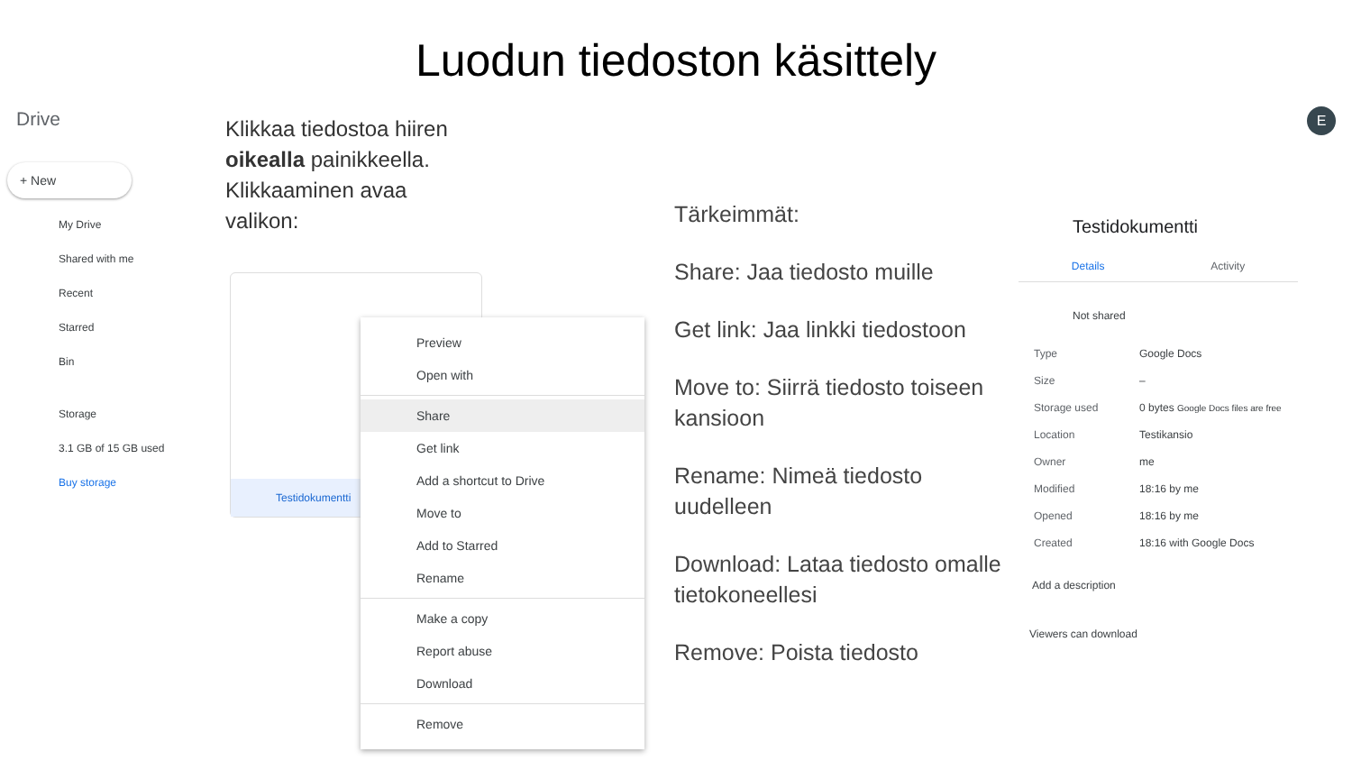Luodun tiedoston käsittely
Drive
+ New
My Drive
Shared with me
Recent
Starred
Bin
Storage
3.1 GB of 15 GB used
Buy storage
Klikkaa tiedostoa hiiren oikealla painikkeella. Klikkaaminen avaa valikon:
Testidokumentti
Preview
Open with
Share
Get link
Add a shortcut to Drive
Move to
Add to Starred
Rename
Make a copy
Report abuse
Download
Remove
Tärkeimmät:
Share: Jaa tiedosto muille
Get link: Jaa linkki tiedostoon
Move to: Siirrä tiedosto toiseen kansioon
Rename: Nimeä tiedosto uudelleen
Download: Lataa tiedosto omalle tietokoneellesi
Remove: Poista tiedosto
Testidokumentti
Details Activity
Not shared
| Type | Google Docs |
| Size | – |
| Storage used | 0 bytes Google Docs files are free |
| Location | Testikansio |
| Owner | me |
| Modified | 18:16 by me |
| Opened | 18:16 by me |
| Created | 18:16 with Google Docs |
Add a description
Viewers can download
E